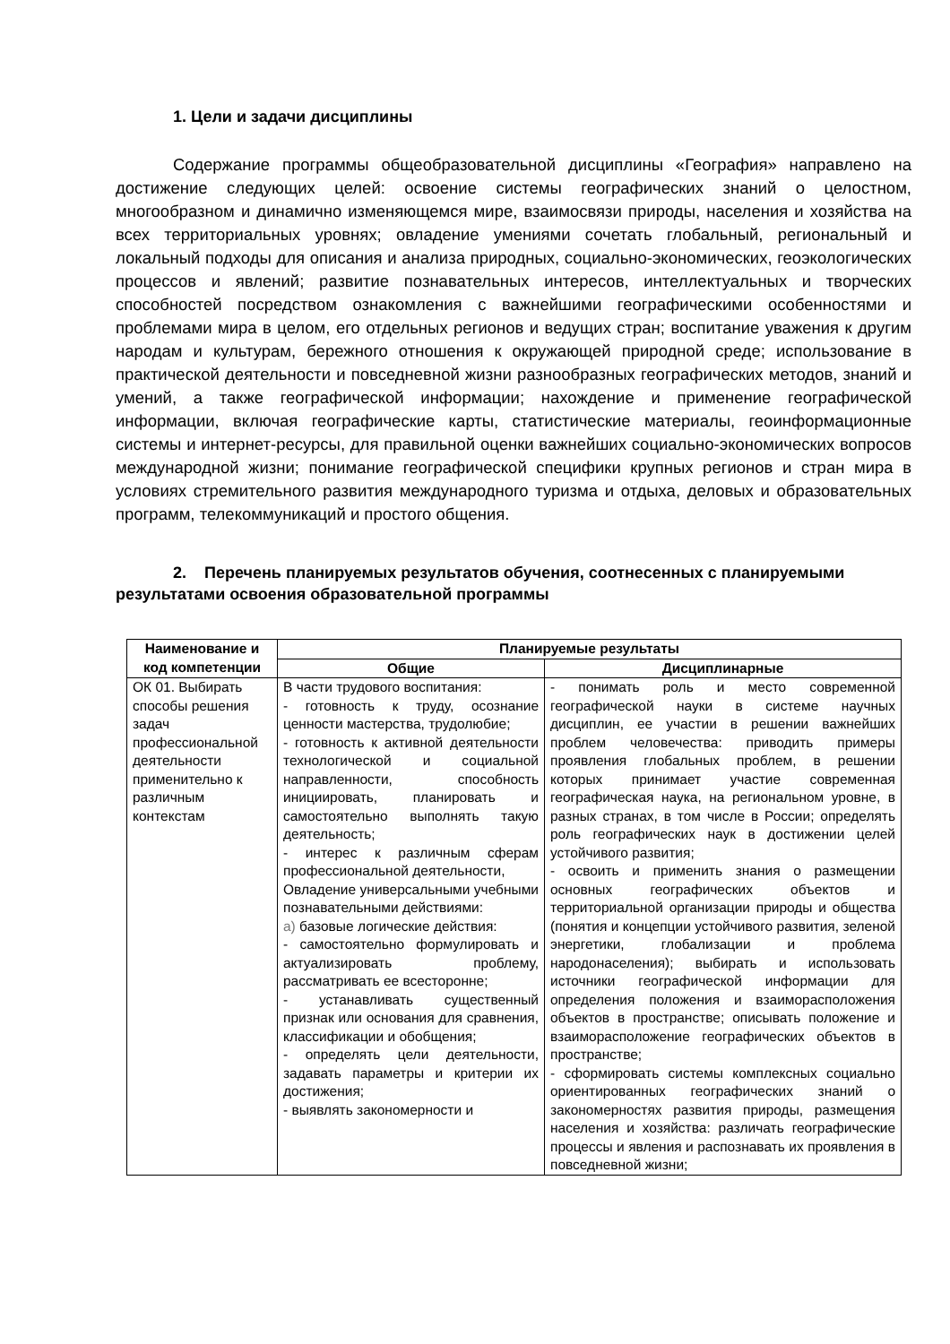1. Цели и задачи дисциплины
Содержание программы общеобразовательной дисциплины «География» направлено на достижение следующих целей: освоение системы географических знаний о целостном, многообразном и динамично изменяющемся мире, взаимосвязи природы, населения и хозяйства на всех территориальных уровнях; овладение умениями сочетать глобальный, региональный и локальный подходы для описания и анализа природных, социально-экономических, геоэкологических процессов и явлений; развитие познавательных интересов, интеллектуальных и творческих способностей посредством ознакомления с важнейшими географическими особенностями и проблемами мира в целом, его отдельных регионов и ведущих стран; воспитание уважения к другим народам и культурам, бережного отношения к окружающей природной среде; использование в практической деятельности и повседневной жизни разнообразных географических методов, знаний и умений, а также географической информации; нахождение и применение географической информации, включая географические карты, статистические материалы, геоинформационные системы и интернет-ресурсы, для правильной оценки важнейших социально-экономических вопросов международной жизни; понимание географической специфики крупных регионов и стран мира в условиях стремительного развития международного туризма и отдыха, деловых и образовательных программ, телекоммуникаций и простого общения.
2. Перечень планируемых результатов обучения, соотнесенных с планируемыми результатами освоения образовательной программы
| Наименование и код компетенции | Планируемые результаты | |
| --- | --- | --- |
| | Общие | Дисциплинарные |
| ОК 01. Выбирать способы решения задач профессиональной деятельности применительно к различным контекстам | В части трудового воспитания: - готовность к труду, осознание ценности мастерства, трудолюбие; - готовность к активной деятельности технологической и социальной направленности, способность инициировать, планировать и самостоятельно выполнять такую деятельность; - интерес к различным сферам профессиональной деятельности, Овладение универсальными учебными познавательными действиями: а) базовые логические действия: - самостоятельно формулировать и актуализировать проблему, рассматривать ее всесторонне; - устанавливать существенный признак или основания для сравнения, классификации и обобщения; - определять цели деятельности, задавать параметры и критерии их достижения; - выявлять закономерности и | - понимать роль и место современной географической науки в системе научных дисциплин, ее участии в решении важнейших проблем человечества: приводить примеры проявления глобальных проблем, в решении которых принимает участие современная географическая наука, на региональном уровне, в разных странах, в том числе в России; определять роль географических наук в достижении целей устойчивого развития; - освоить и применить знания о размещении основных географических объектов и территориальной организации природы и общества (понятия и концепции устойчивого развития, зеленой энергетики, глобализации и проблема народонаселения); выбирать и использовать источники географической информации для определения положения и взаиморасположения объектов в пространстве; описывать положение и взаиморасположение географических объектов в пространстве; - сформировать системы комплексных социально ориентированных географических знаний о закономерностях развития природы, размещения населения и хозяйства: различать географические процессы и явления и распознавать их проявления в повседневной жизни; |